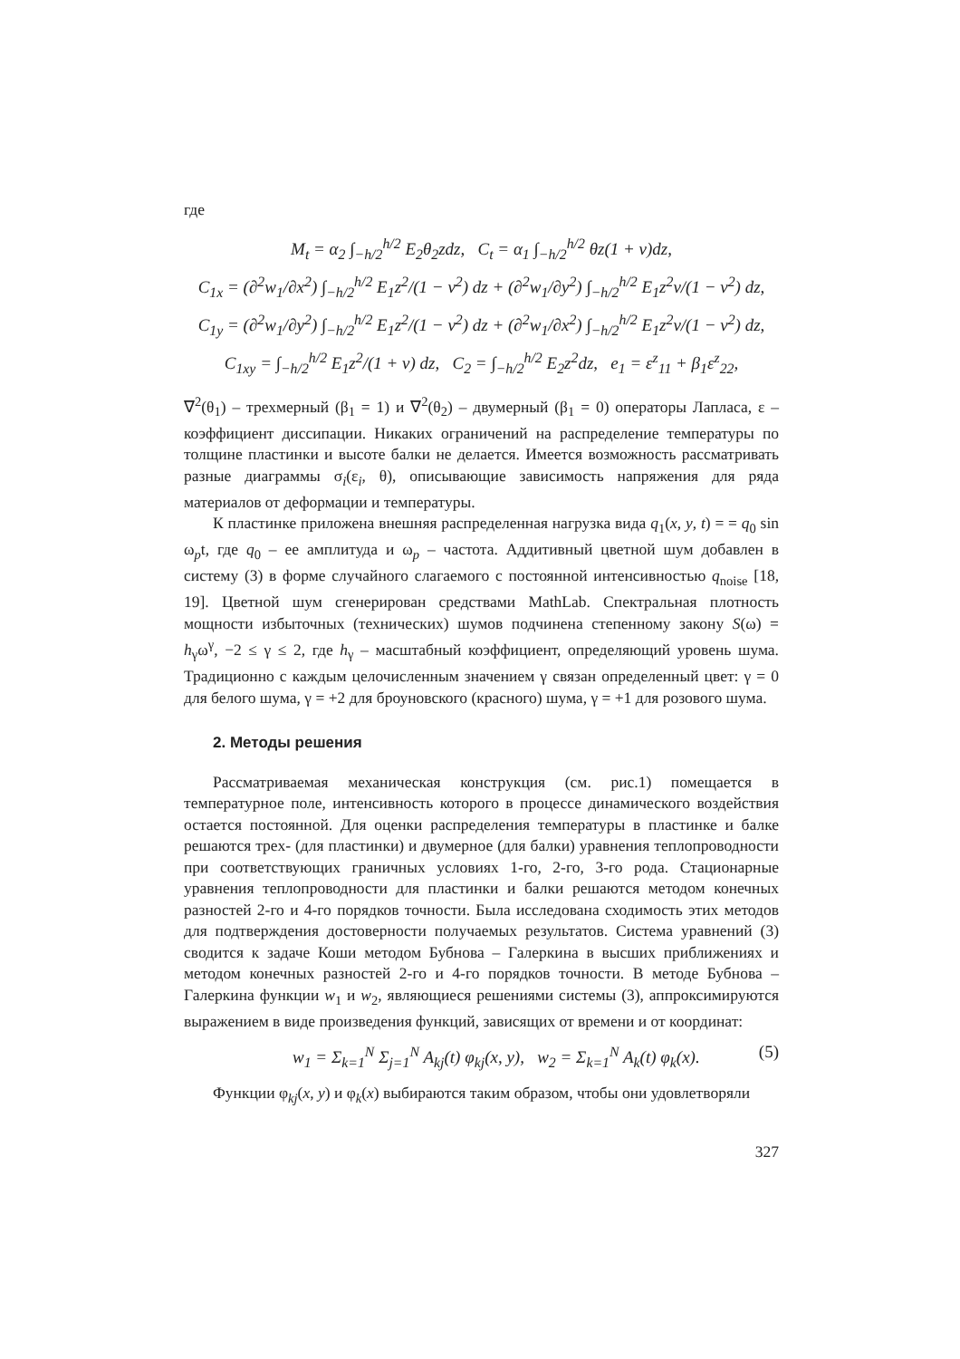где
M<sub>t</sub> = α<sub>2</sub> ∫<sub>−h/2</sub><sup>h/2</sup> E<sub>2</sub>θ<sub>2</sub>zdz, C<sub>t</sub> = α<sub>1</sub> ∫<sub>−h/2</sub><sup>h/2</sup> θz(1 + ν)dz,
C<sub>1x</sub> = (∂<sup>2</sup>w<sub>1</sub>/∂x<sup>2</sup>) ∫<sub>−h/2</sub><sup>h/2</sup> E<sub>1</sub>z<sup>2</sup>/(1 − ν<sup>2</sup>) dz + (∂<sup>2</sup>w<sub>1</sub>/∂y<sup>2</sup>) ∫<sub>−h/2</sub><sup>h/2</sup> E<sub>1</sub>z<sup>2</sup>ν/(1 − ν<sup>2</sup>) dz,
C<sub>1y</sub> = (∂<sup>2</sup>w<sub>1</sub>/∂y<sup>2</sup>) ∫<sub>−h/2</sub><sup>h/2</sup> E<sub>1</sub>z<sup>2</sup>/(1 − ν<sup>2</sup>) dz + (∂<sup>2</sup>w<sub>1</sub>/∂x<sup>2</sup>) ∫<sub>−h/2</sub><sup>h/2</sup> E<sub>1</sub>z<sup>2</sup>ν/(1 − ν<sup>2</sup>) dz,
C<sub>1xy</sub> = ∫<sub>−h/2</sub><sup>h/2</sup> E<sub>1</sub>z<sup>2</sup>/(1 + ν) dz, C<sub>2</sub> = ∫<sub>−h/2</sub><sup>h/2</sup> E<sub>2</sub>z<sup>2</sup>dz, e<sub>1</sub> = ε<sup>z</sup><sub>11</sub> + β<sub>1</sub>ε<sup>z</sup><sub>22</sub>,
∇<sup>2</sup>(θ<sub>1</sub>) – трехмерный (β<sub>1</sub> = 1) и ∇<sup>2</sup>(θ<sub>2</sub>) – двумерный (β<sub>1</sub> = 0) операторы Лапласа, ε – коэффициент диссипации. Никаких ограничений на распределение температуры по толщине пластинки и высоте балки не делается. Имеется возможность рассматривать разные диаграммы σ<sub>i</sub>(ε<sub>i</sub>, θ), описывающие зависимость напряжения для ряда материалов от деформации и температуры.
К пластинке приложена внешняя распределенная нагрузка вида q<sub>1</sub>(x, y, t) = = q<sub>0</sub> sin ω<sub>p</sub>t, где q<sub>0</sub> – ее амплитуда и ω<sub>p</sub> – частота. Аддитивный цветной шум добавлен в систему (3) в форме случайного слагаемого с постоянной интенсивностью q<sub>noise</sub> [18, 19]. Цветной шум сгенерирован средствами MathLab. Спектральная плотность мощности избыточных (технических) шумов подчинена степенному закону S(ω) = h<sub>γ</sub>ω<sup>γ</sup>, −2 ≤ γ ≤ 2, где h<sub>γ</sub> – масштабный коэффициент, определяющий уровень шума. Традиционно с каждым целочисленным значением γ связан определенный цвет: γ = 0 для белого шума, γ = +2 для броуновского (красного) шума, γ = +1 для розового шума.
2. Методы решения
Рассматриваемая механическая конструкция (см. рис.1) помещается в температурное поле, интенсивность которого в процессе динамического воздействия остается постоянной. Для оценки распределения температуры в пластинке и балке решаются трех- (для пластинки) и двумерное (для балки) уравнения теплопроводности при соответствующих граничных условиях 1-го, 2-го, 3-го рода. Стационарные уравнения теплопроводности для пластинки и балки решаются методом конечных разностей 2-го и 4-го порядков точности. Была исследована сходимость этих методов для подтверждения достоверности получаемых результатов. Система уравнений (3) сводится к задаче Коши методом Бубнова – Галеркина в высших приближениях и методом конечных разностей 2-го и 4-го порядков точности. В методе Бубнова – Галеркина функции w<sub>1</sub> и w<sub>2</sub>, являющиеся решениями системы (3), аппроксимируются выражением в виде произведения функций, зависящих от времени и от координат:
w<sub>1</sub> = Σ<sub>k=1</sub><sup>N</sup> Σ<sub>j=1</sub><sup>N</sup> A<sub>kj</sub>(t) φ<sub>kj</sub>(x, y), w<sub>2</sub> = Σ<sub>k=1</sub><sup>N</sup> A<sub>k</sub>(t) φ<sub>k</sub>(x). (5)
Функции φ<sub>kj</sub>(x, y) и φ<sub>k</sub>(x) выбираются таким образом, чтобы они удовлетворяли
327